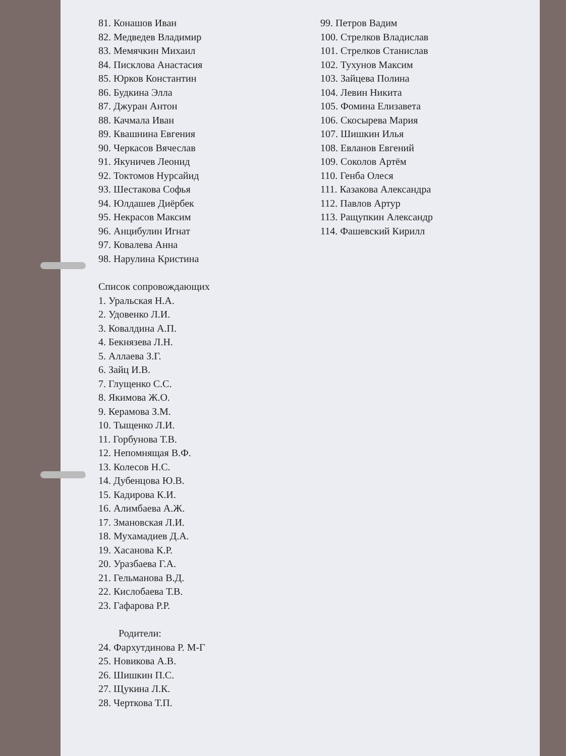81. Конашов Иван
82. Медведев Владимир
83. Мемячкин Михаил
84. Писклова Анастасия
85. Юрков Константин
86. Будкина Элла
87. Джуран Антон
88. Качмала Иван
89. Квашнина Евгения
90. Черкасов Вячеслав
91. Якуничев Леонид
92. Токтомов Нурсайид
93. Шестакова Софья
94. Юлдашев Диёрбек
95. Некрасов Максим
96. Анцибулин Игнат
97. Ковалева Анна
98. Нарулина Кристина
Список сопровождающих
1. Уральская Н.А.
2. Удовенко Л.И.
3. Ковалдина А.П.
4. Бекнязева Л.Н.
5. Аллаева З.Г.
6. Зайц И.В.
7. Глущенко С.С.
8. Якимова Ж.О.
9. Керамова З.М.
10. Тыщенко Л.И.
11. Горбунова Т.В.
12. Непомнящая В.Ф.
13. Колесов Н.С.
14. Дубенцова Ю.В.
15. Кадирова К.И.
16. Алимбаева А.Ж.
17. Змановская Л.И.
18. Мухамадиев Д.А.
19. Хасанова К.Р.
20. Уразбаева Г.А.
21. Гельманова В.Д.
22. Кислобаева Т.В.
23. Гафарова Р.Р.
Родители:
24. Фархутдинова Р. М-Г
25. Новикова А.В.
26. Шишкин П.С.
27. Щукина Л.К.
28. Черткова Т.П.
99. Петров Вадим
100. Стрелков Владислав
101. Стрелков Станислав
102. Тухунов Максим
103. Зайцева Полина
104. Левин Никита
105. Фомина Елизавета
106. Скосырева Мария
107. Шишкин Илья
108. Евланов Евгений
109. Соколов Артём
110. Генба Олеся
111. Казакова Александра
112. Павлов Артур
113. Ращупкин Александр
114. Фашевский Кирилл